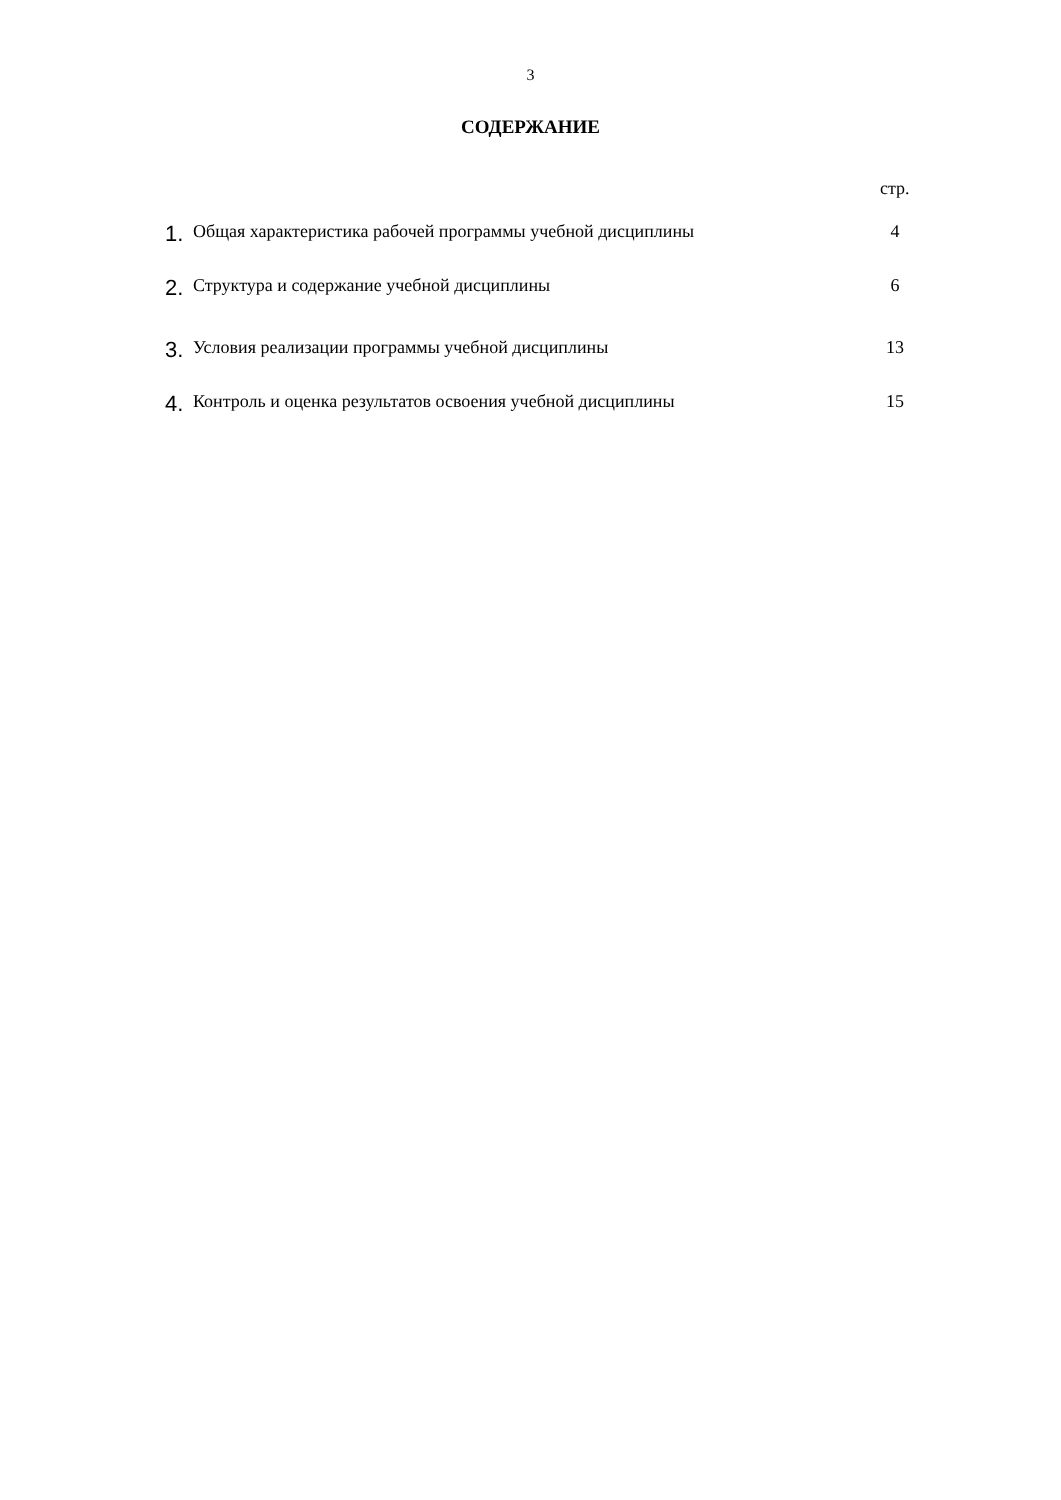3
СОДЕРЖАНИЕ
стр.
| 1. | Общая характеристика рабочей программы учебной дисциплины | 4 |
| 2. | Структура и содержание учебной дисциплины | 6 |
| 3. | Условия реализации программы учебной дисциплины | 13 |
| 4. | Контроль и оценка результатов освоения учебной дисциплины | 15 |